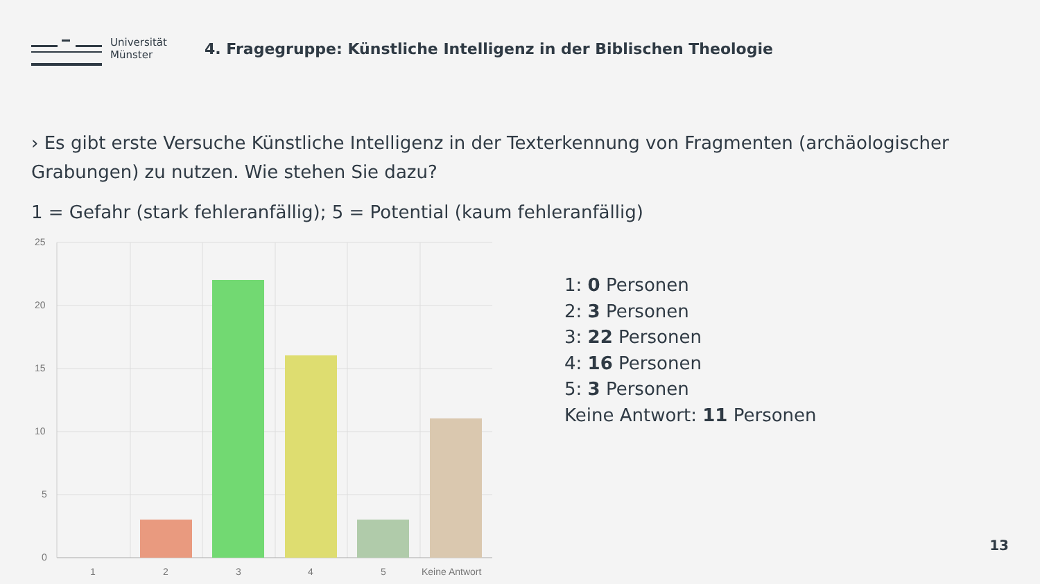Universität
Münster
4. Fragegruppe: Künstliche Intelligenz in der Biblischen Theologie
› Es gibt erste Versuche Künstliche Intelligenz in der Texterkennung von Fragmenten (archäologischer Grabungen) zu nutzen. Wie stehen Sie dazu?
1 = Gefahr (stark fehleranfällig); 5 = Potential (kaum fehleranfällig)
25
20
15
10
5
0
1
2
3
4
5
Keine Antwort
1: 0 Personen
2: 3 Personen
3: 22 Personen
4: 16 Personen
5: 3 Personen
Keine Antwort: 11 Personen
13